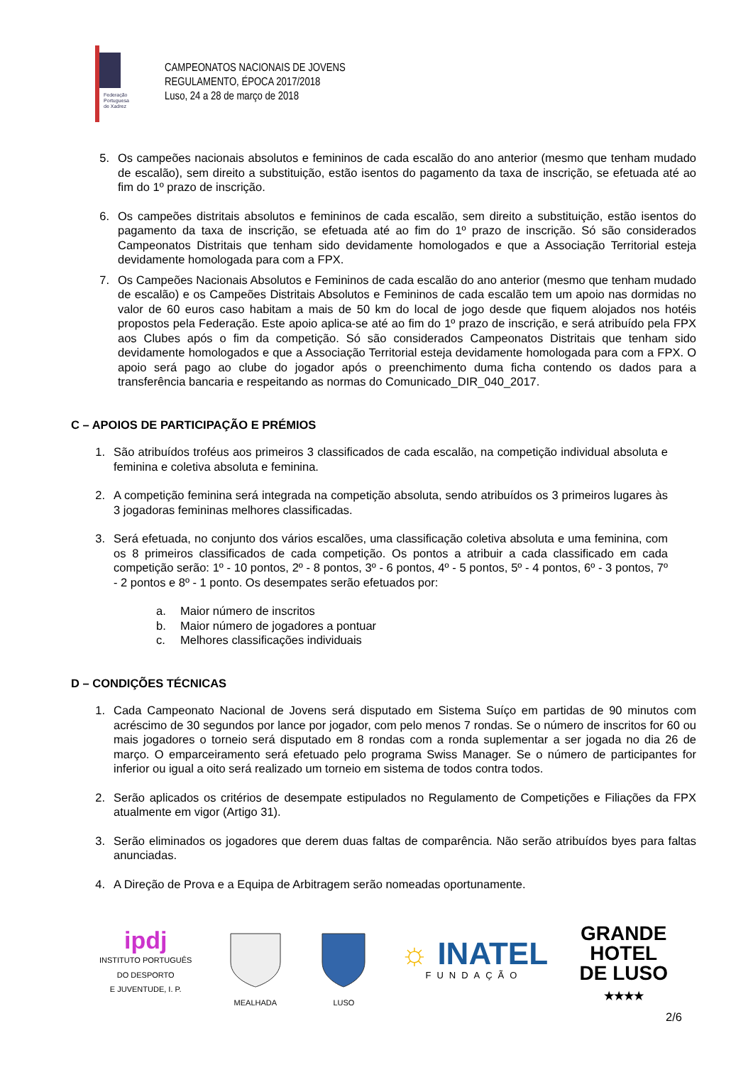Federação
Portuguesa
de Xadrez
CAMPEONATOS NACIONAIS DE JOVENS
REGULAMENTO, ÉPOCA 2017/2018
Luso, 24 a 28 de março de 2018
5. Os campeões nacionais absolutos e femininos de cada escalão do ano anterior (mesmo que tenham mudado de escalão), sem direito a substituição, estão isentos do pagamento da taxa de inscrição, se efetuada até ao fim do 1º prazo de inscrição.
6. Os campeões distritais absolutos e femininos de cada escalão, sem direito a substituição, estão isentos do pagamento da taxa de inscrição, se efetuada até ao fim do 1º prazo de inscrição. Só são considerados Campeonatos Distritais que tenham sido devidamente homologados e que a Associação Territorial esteja devidamente homologada para com a FPX.
7. Os Campeões Nacionais Absolutos e Femininos de cada escalão do ano anterior (mesmo que tenham mudado de escalão) e os Campeões Distritais Absolutos e Femininos de cada escalão tem um apoio nas dormidas no valor de 60 euros caso habitam a mais de 50 km do local de jogo desde que fiquem alojados nos hotéis propostos pela Federação. Este apoio aplica-se até ao fim do 1º prazo de inscrição, e será atribuído pela FPX aos Clubes após o fim da competição. Só são considerados Campeonatos Distritais que tenham sido devidamente homologados e que a Associação Territorial esteja devidamente homologada para com a FPX. O apoio será pago ao clube do jogador após o preenchimento duma ficha contendo os dados para a transferência bancaria e respeitando as normas do Comunicado_DIR_040_2017.
C – APOIOS DE PARTICIPAÇÃO E PRÉMIOS
1. São atribuídos troféus aos primeiros 3 classificados de cada escalão, na competição individual absoluta e feminina e coletiva absoluta e feminina.
2. A competição feminina será integrada na competição absoluta, sendo atribuídos os 3 primeiros lugares às 3 jogadoras femininas melhores classificadas.
3. Será efetuada, no conjunto dos vários escalões, uma classificação coletiva absoluta e uma feminina, com os 8 primeiros classificados de cada competição. Os pontos a atribuir a cada classificado em cada competição serão: 1º - 10 pontos, 2º - 8 pontos, 3º - 6 pontos, 4º - 5 pontos, 5º - 4 pontos, 6º - 3 pontos, 7º - 2 pontos e 8º - 1 ponto. Os desempates serão efetuados por:
a. Maior número de inscritos
b. Maior número de jogadores a pontuar
c. Melhores classificações individuais
D – CONDIÇÕES TÉCNICAS
1. Cada Campeonato Nacional de Jovens será disputado em Sistema Suíço em partidas de 90 minutos com acréscimo de 30 segundos por lance por jogador, com pelo menos 7 rondas. Se o número de inscritos for 60 ou mais jogadores o torneio será disputado em 8 rondas com a ronda suplementar a ser jogada no dia 26 de março. O emparceiramento será efetuado pelo programa Swiss Manager. Se o número de participantes for inferior ou igual a oito será realizado um torneio em sistema de todos contra todos.
2. Serão aplicados os critérios de desempate estipulados no Regulamento de Competições e Filiações da FPX atualmente em vigor (Artigo 31).
3. Serão eliminados os jogadores que derem duas faltas de comparência. Não serão atribuídos byes para faltas anunciadas.
4. A Direção de Prova e a Equipa de Arbitragem serão nomeadas oportunamente.
ipdj
INSTITUTO PORTUGUÊS
DO DESPORTO
E JUVENTUDE, I. P.
MEALHADA
LUSO
☼ INATEL
FUNDAÇÃO
GRANDE
HOTEL
DE LUSO
★★★★
2/6